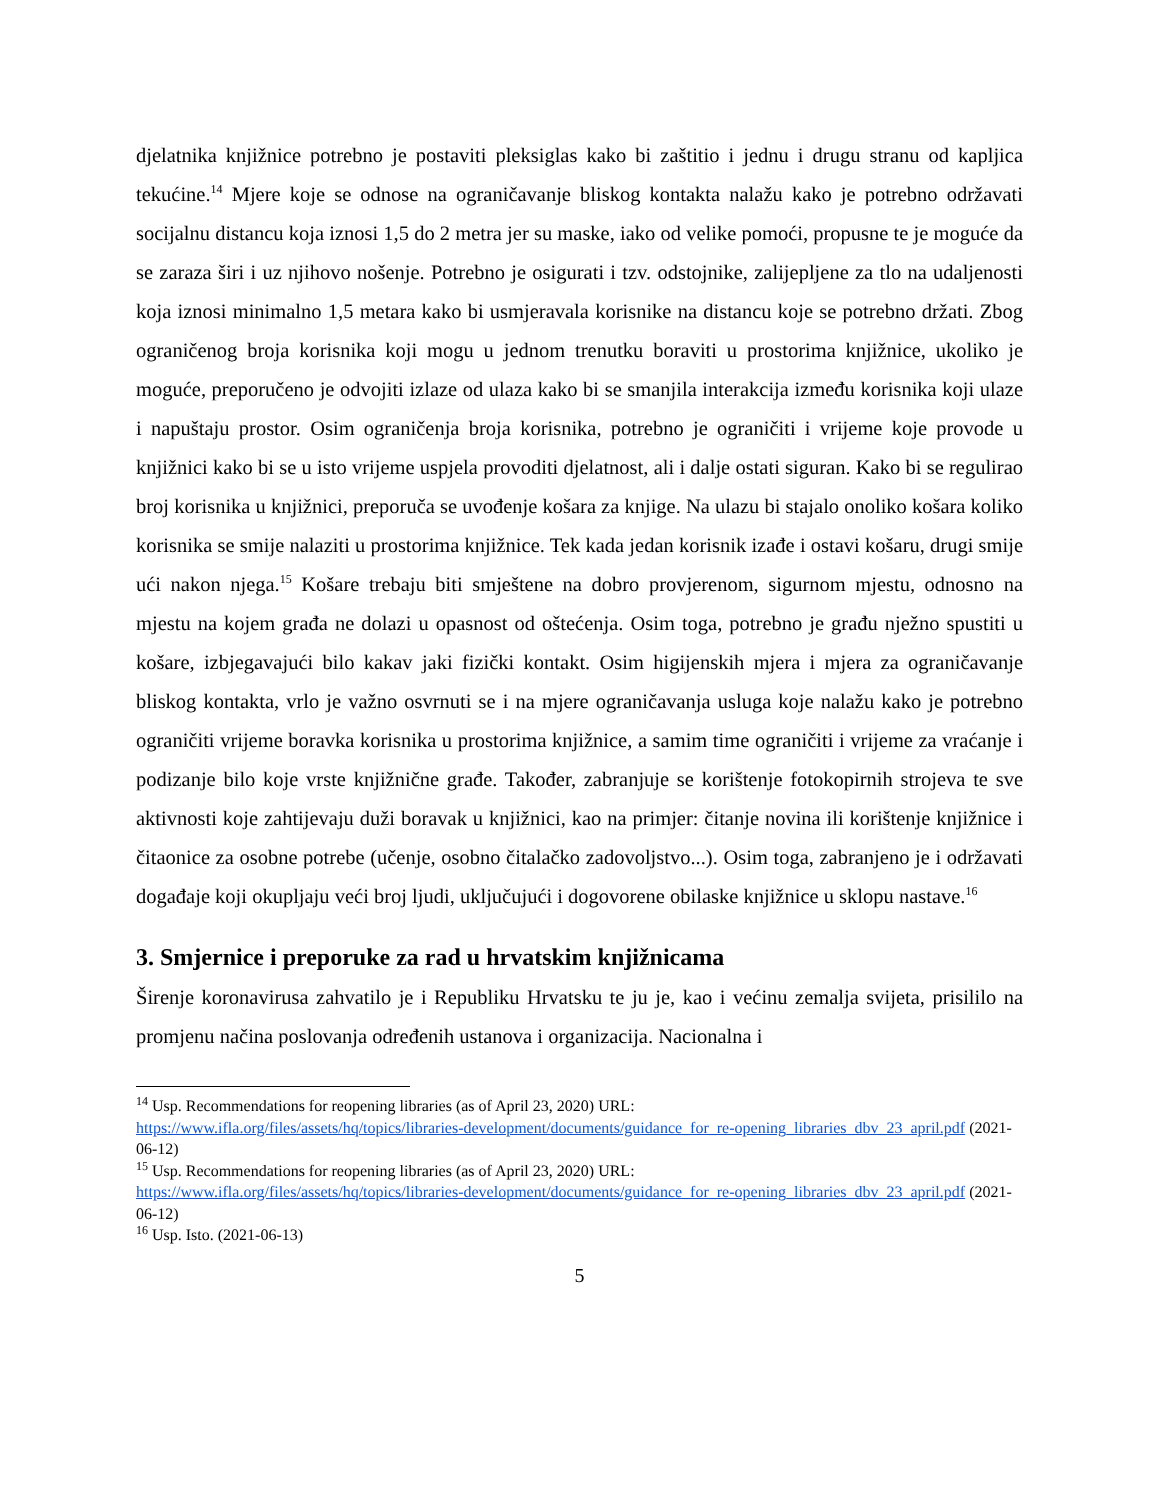djelatnika knjižnice potrebno je postaviti pleksiglas kako bi zaštitio i jednu i drugu stranu od kapljica tekućine.<sup>14</sup> Mjere koje se odnose na ograničavanje bliskog kontakta nalažu kako je potrebno održavati socijalnu distancu koja iznosi 1,5 do 2 metra jer su maske, iako od velike pomoći, propusne te je moguće da se zaraza širi i uz njihovo nošenje. Potrebno je osigurati i tzv. odstojnike, zalijepljene za tlo na udaljenosti koja iznosi minimalno 1,5 metara kako bi usmjeravala korisnike na distancu koje se potrebno držati. Zbog ograničenog broja korisnika koji mogu u jednom trenutku boraviti u prostorima knjižnice, ukoliko je moguće, preporučeno je odvojiti izlaze od ulaza kako bi se smanjila interakcija između korisnika koji ulaze i napuštaju prostor. Osim ograničenja broja korisnika, potrebno je ograničiti i vrijeme koje provode u knjižnici kako bi se u isto vrijeme uspjela provoditi djelatnost, ali i dalje ostati siguran. Kako bi se regulirao broj korisnika u knjižnici, preporuča se uvođenje košara za knjige. Na ulazu bi stajalo onoliko košara koliko korisnika se smije nalaziti u prostorima knjižnice. Tek kada jedan korisnik izađe i ostavi košaru, drugi smije ući nakon njega.<sup>15</sup> Košare trebaju biti smještene na dobro provjerenom, sigurnom mjestu, odnosno na mjestu na kojem građa ne dolazi u opasnost od oštećenja. Osim toga, potrebno je građu nježno spustiti u košare, izbjegavajući bilo kakav jaki fizički kontakt. Osim higijenskih mjera i mjera za ograničavanje bliskog kontakta, vrlo je važno osvrnuti se i na mjere ograničavanja usluga koje nalažu kako je potrebno ograničiti vrijeme boravka korisnika u prostorima knjižnice, a samim time ograničiti i vrijeme za vraćanje i podizanje bilo koje vrste knjižnične građe. Također, zabranjuje se korištenje fotokopirnih strojeva te sve aktivnosti koje zahtijevaju duži boravak u knjižnici, kao na primjer: čitanje novina ili korištenje knjižnice i čitaonice za osobne potrebe (učenje, osobno čitalačko zadovoljstvo...). Osim toga, zabranjeno je i održavati događaje koji okupljaju veći broj ljudi, uključujući i dogovorene obilaske knjižnice u sklopu nastave.<sup>16</sup>
3. Smjernice i preporuke za rad u hrvatskim knjižnicama
Širenje koronavirusa zahvatilo je i Republiku Hrvatsku te ju je, kao i većinu zemalja svijeta, prisililo na promjenu načina poslovanja određenih ustanova i organizacija. Nacionalna i
<sup>14</sup> Usp. Recommendations for reopening libraries (as of April 23, 2020) URL:
https://www.ifla.org/files/assets/hq/topics/libraries-development/documents/guidance_for_re-opening_libraries_dbv_23_april.pdf (2021-06-12)
<sup>15</sup> Usp. Recommendations for reopening libraries (as of April 23, 2020) URL:
https://www.ifla.org/files/assets/hq/topics/libraries-development/documents/guidance_for_re-opening_libraries_dbv_23_april.pdf (2021-06-12)
<sup>16</sup> Usp. Isto. (2021-06-13)
5